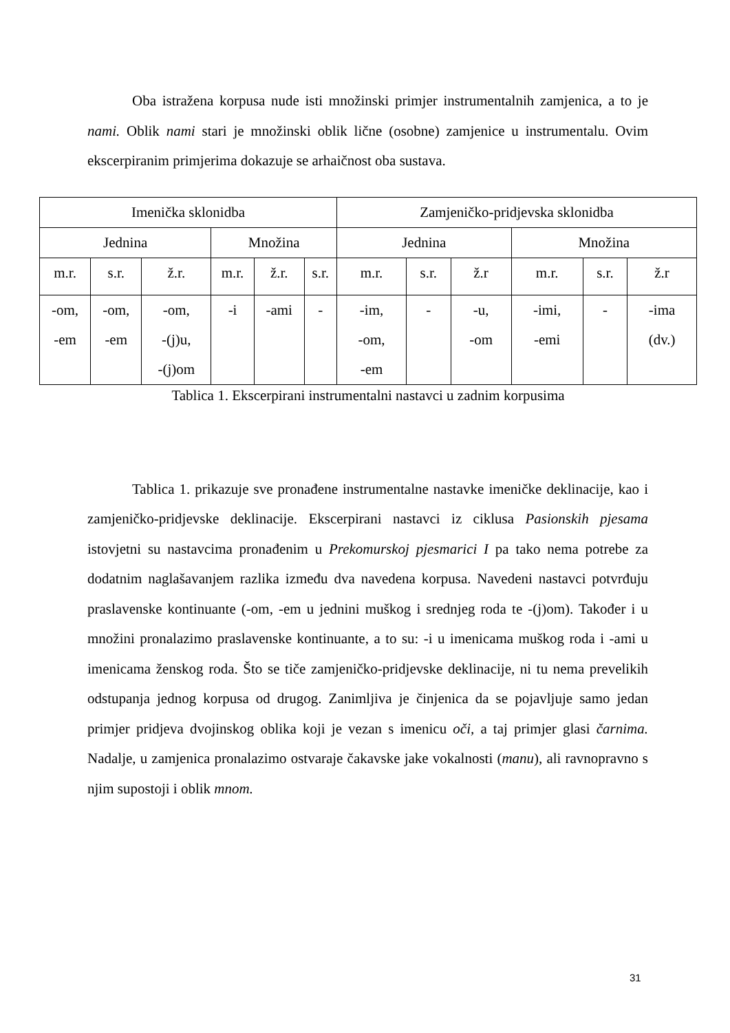Oba istražena korpusa nude isti množinski primjer instrumentalnih zamjenica, a to je nami. Oblik nami stari je množinski oblik lične (osobne) zamjenice u instrumentalu. Ovim ekscerpiranim primjerima dokazuje se arhaičnost oba sustava.
| Imenička sklonidba | | | | | | Zamjeničko-pridjevska sklonidba | | | | | |
| Jednina | | | Množina | | | Jednina | | | Množina | | |
| m.r. | s.r. | ž.r. | m.r. | ž.r. | s.r. | m.r. | s.r. | ž.r | m.r. | s.r. | ž.r |
| -om, -em | -om, -em | -om, -(j)u, -(j)om | -i | -ami | - | -im, -om, -em | - | -u, -om | -imi, -emi | - | -ima (dv.) |
Tablica 1. Ekscerpirani instrumentalni nastavci u zadnim korpusima
Tablica 1. prikazuje sve pronađene instrumentalne nastavke imeničke deklinacije, kao i zamjeničko-pridjevske deklinacije. Ekscerpirani nastavci iz ciklusa Pasionskih pjesama istovjetni su nastavcima pronađenim u Prekomurskoj pjesmarici I pa tako nema potrebe za dodatnim naglašavanjem razlika između dva navedena korpusa. Navedeni nastavci potvrđuju praslavenske kontinuante (-om, -em u jednini muškog i srednjeg roda te -(j)om). Također i u množini pronalazimo praslavenske kontinuante, a to su: -i u imenicama muškog roda i -ami u imenicama ženskog roda. Što se tiče zamjeničko-pridjevske deklinacije, ni tu nema prevelikih odstupanja jednog korpusa od drugog. Zanimljiva je činjenica da se pojavljuje samo jedan primjer pridjeva dvojinskog oblika koji je vezan s imenicu oči, a taj primjer glasi čarnima. Nadalje, u zamjenica pronalazimo ostvaraje čakavske jake vokalnosti (manu), ali ravnopravno s njim supostoji i oblik mnom.
31